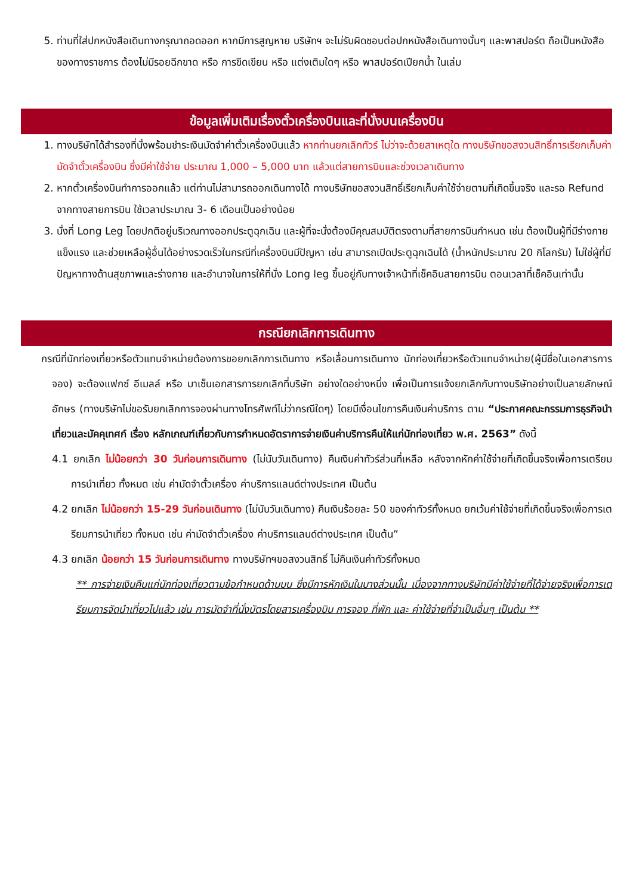5. ท่านที่ใส่ปกหนังสือเดินทางกรุณาถอดออก หากมีการสูญหาย บริษัทฯ จะไม่รับผิดชอบต่อปกหนังสือเดินทางนั้นๆ และพาสปอร์ต ถือเป็นหนังสือของทางราชการ ต้องไม่มีรอยฉีกขาด หรือ การขีดเขียน หรือ แต่งเติมใดๆ หรือ พาสปอร์ตเปียกน้ำ ในเล่ม
ข้อมูลเพิ่มเติมเรื่องตั๋วเครื่องบินและที่นั่งบนเครื่องบิน
1. ทางบริษัทได้สำรองที่นั่งพร้อมชำระเงินมัดจำค่าตั๋วเครื่องบินแล้ว หากท่านยกเลิกทัวร์ ไม่ว่าจะด้วยสาเหตุใด ทางบริษัทขอสงวนสิทธิ์การเรียกเก็บค่ามัดจำตั๋วเครื่องบิน ซึ่งมีค่าใช้จ่าย ประมาณ 1,000 – 5,000 บาท แล้วแต่สายการบินและช่วงเวลาเดินทาง
2. หากตั๋วเครื่องบินทำการออกแล้ว แต่ท่านไม่สามารถออกเดินทางได้ ทางบริษัทขอสงวนสิทธิ์เรียกเก็บค่าใช้จ่ายตามที่เกิดขึ้นจริง และรอ Refund จากทางสายการบิน ใช้เวลาประมาณ 3- 6 เดือนเป็นอย่างน้อย
3. นั่งที่ Long Leg โดยปกติอยู่บริเวณทางออกประตูฉุกเฉิน และผู้ที่จะนั่งต้องมีคุณสมบัติตรงตามที่สายการบินกำหนด เช่น ต้องเป็นผู้ที่มีร่างกายแข็งแรง และช่วยเหลือผู้อื่นได้อย่างรวดเร็วในกรณีที่เครื่องบินมีปัญหา เช่น สามารถเปิดประตูฉุกเฉินได้ (น้ำหนักประมาณ 20 กิโลกรัม) ไม่ใช่ผู้ที่มีปัญหาทางด้านสุขภาพและร่างกาย และอำนาจในการให้ที่นั่ง Long leg ขึ้นอยู่กับทางเจ้าหน้าที่เช็คอินสายการบิน ตอนเวลาที่เช็คอินเท่านั้น
กรณียกเลิกการเดินทาง
กรณีที่นักท่องเที่ยวหรือตัวแทนจำหน่ายต้องการขอยกเลิกการเดินทาง หรือเลื่อนการเดินทาง นักท่องเที่ยวหรือตัวแทนจำหน่าย(ผู้มีชื่อในเอกสารการจอง) จะต้องแฟกซ์ อีเมลล์ หรือ มาเซ็นเอกสารการยกเลิกที่บริษัท อย่างใดอย่างหนึ่ง เพื่อเป็นการแจ้งยกเลิกกับทางบริษัทอย่างเป็นลายลักษณ์อักษร (ทางบริษัทไม่ขอรับยกเลิกการจองผ่านทางโทรศัพท์ไม่ว่ากรณีใดๆ) โดยมีเงื่อนไขการคืนเงินค่าบริการ ตาม “ประกาศคณะกรรมการธุรกิจนำเที่ยวและมัคคุเทศก์ เรื่อง หลักเกณฑ์เกี่ยวกับการกำหนดอัตราการจ่ายเงินค่าบริการคืนให้แก่นักท่องเที่ยว พ.ศ. 2563” ดังนี้
4.1 ยกเลิก ไม่น้อยกว่า 30 วันก่อนการเดินทาง (ไม่นับวันเดินทาง) คืนเงินค่าทัวร์ส่วนที่เหลือ หลังจากหักค่าใช้จ่ายที่เกิดขึ้นจริงเพื่อการเตรียมการนำเที่ยว ทั้งหมด เช่น ค่ามัดจำตั๋วเครื่อง ค่าบริการแลนด์ต่างประเทศ เป็นต้น
4.2 ยกเลิก ไม่น้อยกว่า 15-29 วันก่อนเดินทาง (ไม่นับวันเดินทาง) คืนเงินร้อยละ 50 ของค่าทัวร์ทั้งหมด ยกเว้นค่าใช้จ่ายที่เกิดขึ้นจริงเพื่อการเตรียมการนำเที่ยว ทั้งหมด เช่น ค่ามัดจำตั๋วเครื่อง ค่าบริการแลนด์ต่างประเทศ เป็นต้น”
4.3 ยกเลิก น้อยกว่า 15 วันก่อนการเดินทาง ทางบริษัทฯขอสงวนสิทธิ์ ไม่คืนเงินค่าทัวร์ทั้งหมด
** การจ่ายเงินคืนแก่นักท่องเที่ยวตามข้อกำหนดด้านบน ซึ่งมีการหักเงินในบางส่วนนั้น เนื่องจากทางบริษัทมีค่าใช้จ่ายที่ได้จ่ายจริงเพื่อการเตรียมการจัดนำเที่ยวไปแล้ว เช่น การมัดจำที่นั่งบัตรโดยสารเครื่องบิน การจอง ที่พัก และ ค่าใช้จ่ายที่จำเป็นอื่นๆ เป็นต้น **